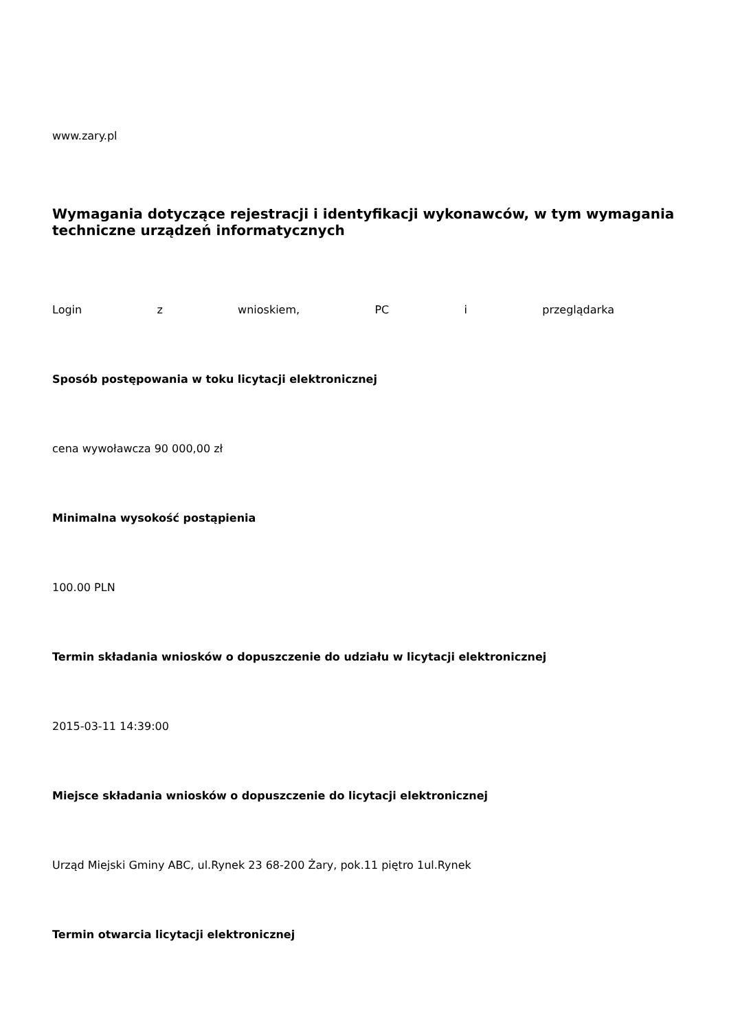www.zary.pl
Wymagania dotyczące rejestracji i identyfikacji wykonawców, w tym wymagania techniczne urządzeń informatycznych
Login z wnioskiem, PC i przeglądarka
Sposób postępowania w toku licytacji elektronicznej
cena wywoławcza 90 000,00 zł
Minimalna wysokość postąpienia
100.00 PLN
Termin składania wniosków o dopuszczenie do udziału w licytacji elektronicznej
2015-03-11 14:39:00
Miejsce składania wniosków o dopuszczenie do licytacji elektronicznej
Urząd Miejski Gminy ABC, ul.Rynek 23 68-200 Żary, pok.11 piętro 1ul.Rynek
Termin otwarcia licytacji elektronicznej